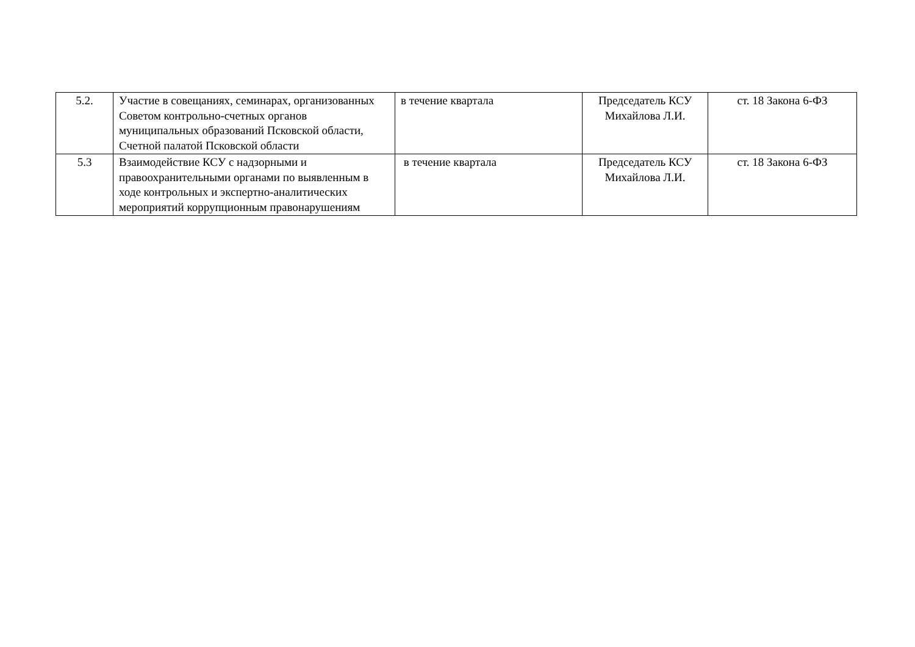| 5.2. | Участие в совещаниях, семинарах, организованных Советом контрольно-счетных органов муниципальных образований Псковской области, Счетной палатой Псковской области | в течение квартала | Председатель КСУ Михайлова Л.И. | ст. 18 Закона 6-ФЗ |
| 5.3 | Взаимодействие КСУ с надзорными и правоохранительными органами по выявленным в ходе контрольных и экспертно-аналитических мероприятий коррупционным правонарушениям | в течение квартала | Председатель КСУ Михайлова Л.И. | ст. 18 Закона 6-ФЗ |